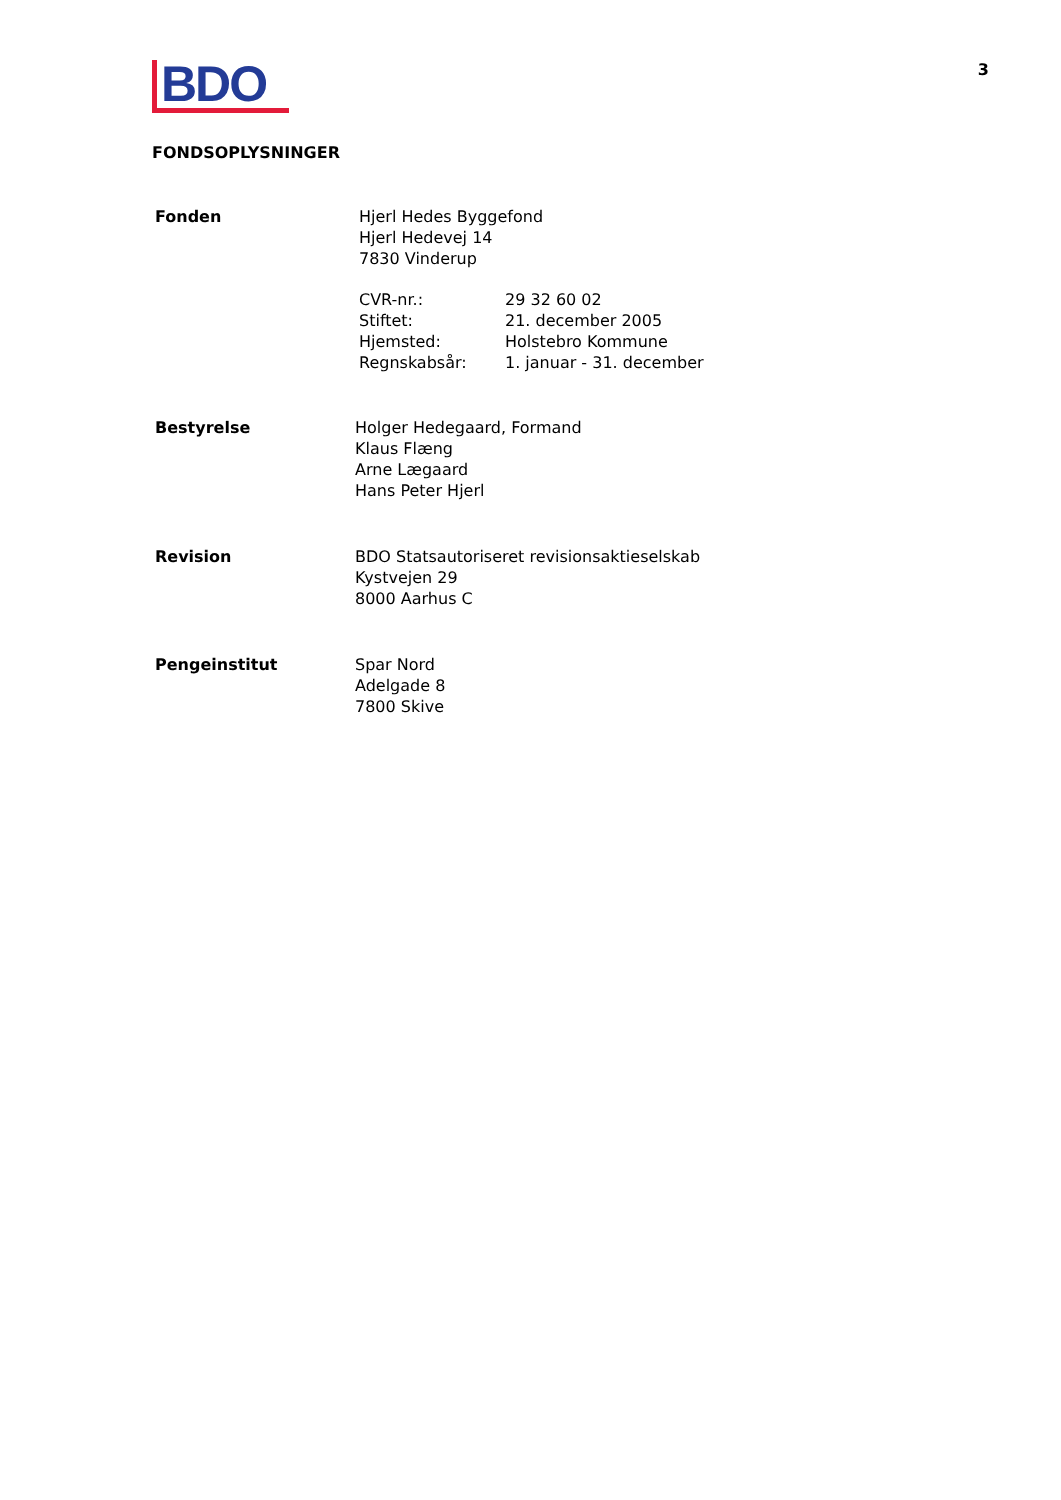BDO
3
FONDSOPLYSNINGER
Fonden Hjerl Hedes Byggefond
Hjerl Hedevej 14
7830 Vinderup
| CVR-nr.: | 29 32 60 02 |
| Stiftet: | 21. december 2005 |
| Hjemsted: | Holstebro Kommune |
| Regnskabsår: | 1. januar - 31. december |
Bestyrelse Holger Hedegaard, Formand
Klaus Flæng
Arne Lægaard
Hans Peter Hjerl
Revision BDO Statsautoriseret revisionsaktieselskab
Kystvejen 29
8000 Aarhus C
Pengeinstitut Spar Nord
Adelgade 8
7800 Skive